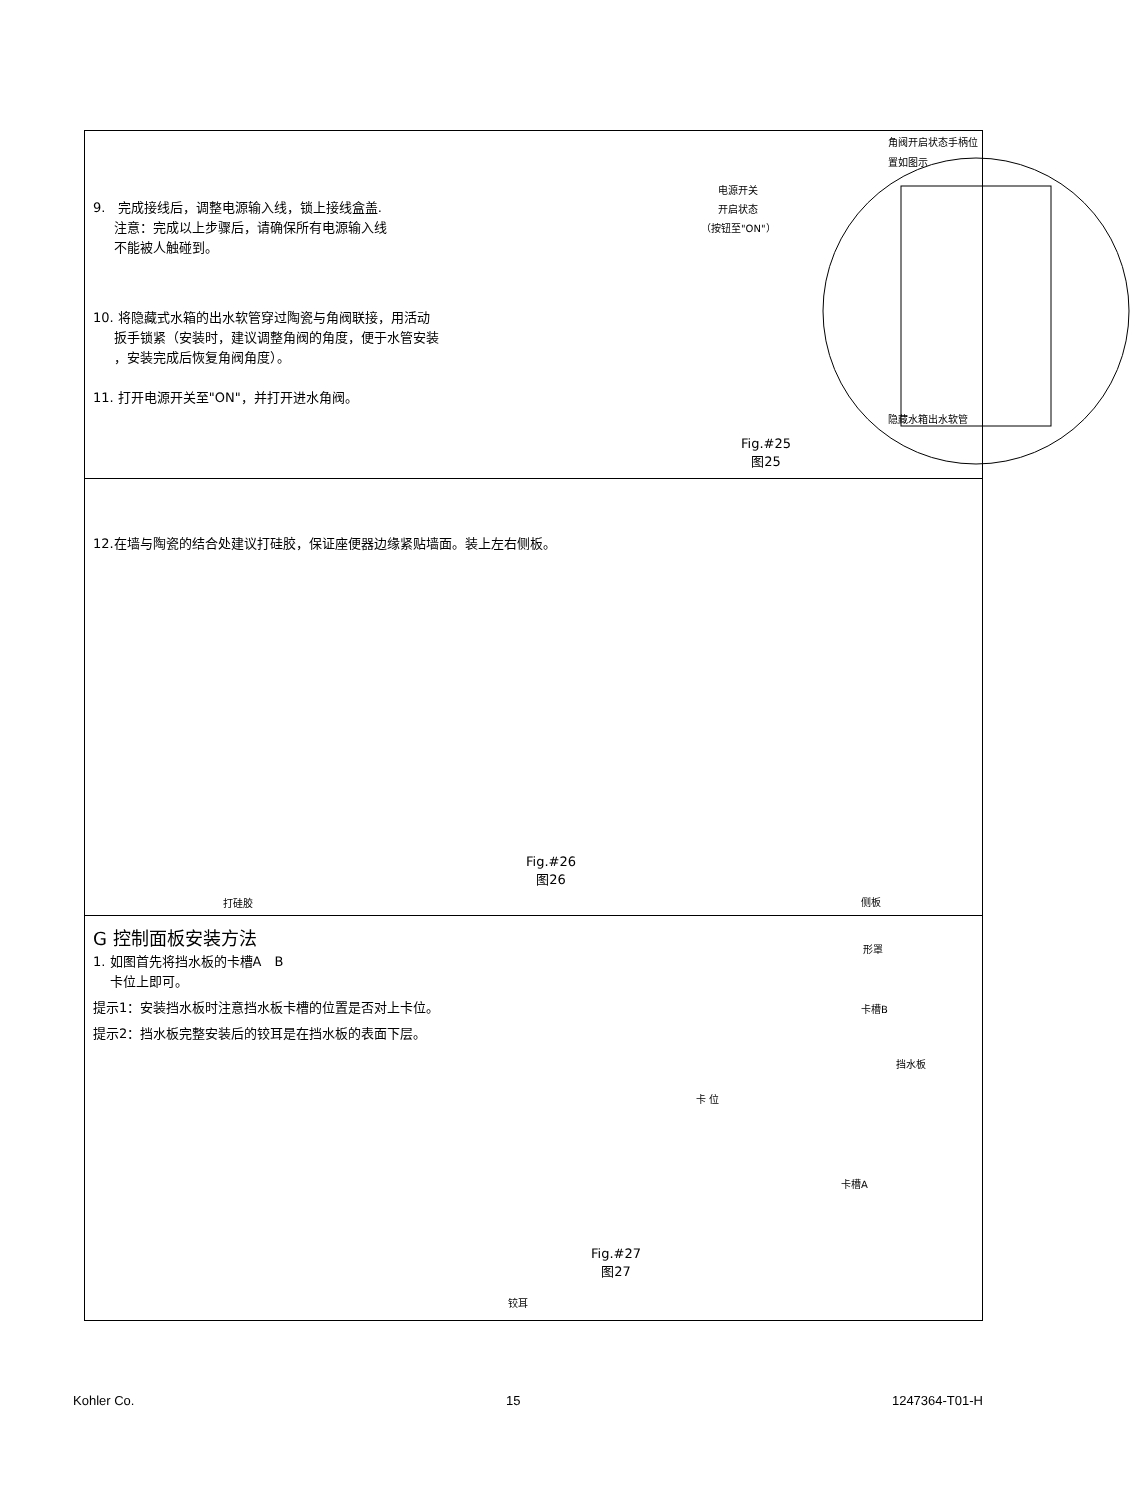9. 完成接线后，调整电源输入线，锁上接线盒盖.
注意：完成以上步骤后，请确保所有电源输入线
不能被人触碰到。
10. 将隐藏式水箱的出水软管穿过陶瓷与角阀联接，用活动
扳手锁紧（安装时，建议调整角阀的角度，便于水管安装
，安装完成后恢复角阀角度）。
11. 打开电源开关至"ON"，并打开进水角阀。
电源开关
开启状态
（按钮至"ON"）
角阀开启状态手柄位
置如图示
隐藏水箱出水软管
Fig.#25
图25
12.在墙与陶瓷的结合处建议打硅胶，保证座便器边缘紧贴墙面。装上左右侧板。
打硅胶
Fig.#26
图26
侧板
G 控制面板安装方法
1. 如图首先将挡水板的卡槽A　B
卡位上即可。
提示1：安装挡水板时注意挡水板卡槽的位置是否对上卡位。
提示2：挡水板完整安装后的铰耳是在挡水板的表面下层。
铰耳
形罩
卡槽B
挡水板
卡 位
卡槽A
Fig.#27
图27
Kohler Co. 15 1247364-T01-H